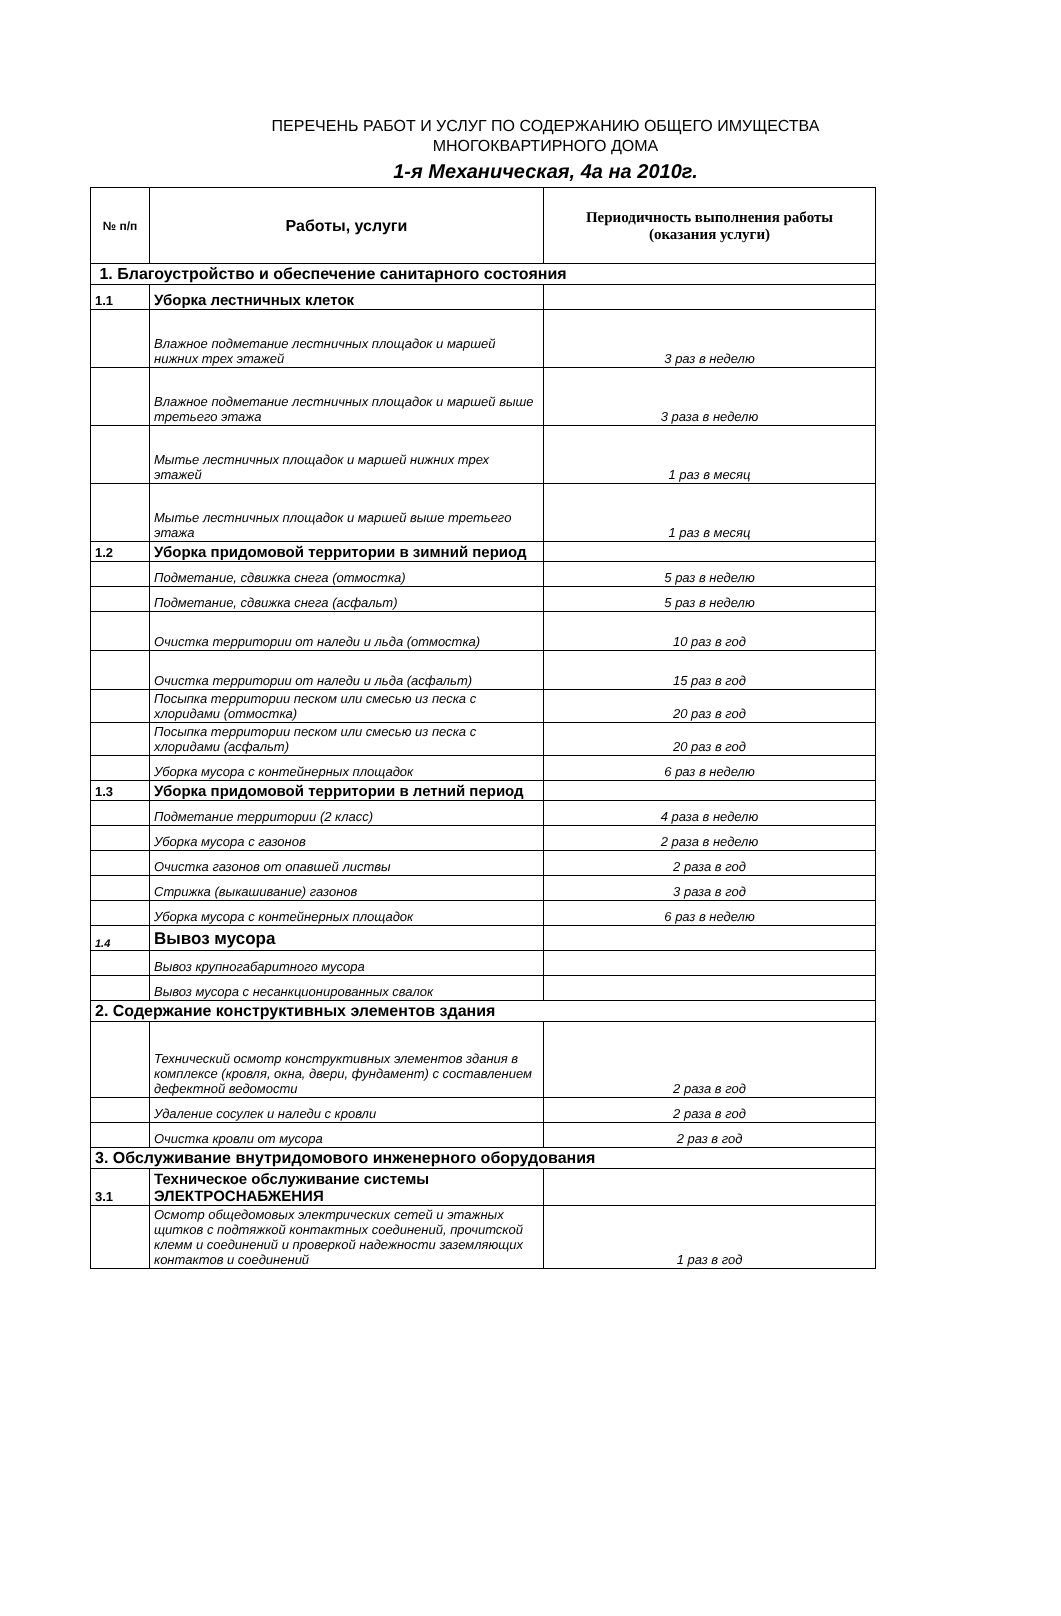ПЕРЕЧЕНЬ РАБОТ И УСЛУГ ПО СОДЕРЖАНИЮ ОБЩЕГО ИМУЩЕСТВА
МНОГОКВАРТИРНОГО ДОМА
1-я Механическая, 4а на 2010г.
| № п/п | Работы, услуги | Периодичность выполнения работы (оказания услуги) |
| --- | --- | --- |
| 1. Благоустройство и обеспечение санитарного состояния | | |
| 1.1 | Уборка лестничных клеток | |
| | Влажное подметание лестничных площадок и маршей нижних трех этажей | 3 раз в неделю |
| | Влажное подметание лестничных площадок и маршей выше третьего этажа | 3 раза в неделю |
| | Мытье лестничных площадок и маршей нижних трех этажей | 1 раз в месяц |
| | Мытье лестничных площадок и маршей выше третьего этажа | 1 раз в месяц |
| 1.2 | Уборка придомовой территории в зимний период | |
| | Подметание, сдвижка снега (отмостка) | 5 раз в неделю |
| | Подметание, сдвижка снега (асфальт) | 5 раз в неделю |
| | Очистка территории от наледи и льда (отмостка) | 10 раз в год |
| | Очистка территории от наледи и льда (асфальт) | 15 раз в год |
| | Посыпка территории песком или смесью из песка с хлоридами (отмостка) | 20 раз в год |
| | Посыпка территории песком или смесью из песка с хлоридами (асфальт) | 20 раз в год |
| | Уборка мусора с контейнерных площадок | 6 раз в неделю |
| 1.3 | Уборка придомовой территории в летний период | |
| | Подметание территории (2 класс) | 4 раза в неделю |
| | Уборка мусора с газонов | 2 раза в неделю |
| | Очистка газонов от опавшей листвы | 2 раза в год |
| | Стрижка (выкашивание) газонов | 3 раза в год |
| | Уборка мусора с контейнерных площадок | 6 раз в неделю |
| 1.4 | Вывоз мусора | |
| | Вывоз крупногабаритного мусора | |
| | Вывоз мусора с несанкционированных свалок | |
| 2. Содержание конструктивных элементов здания | | |
| | Технический осмотр конструктивных элементов здания в комплексе (кровля, окна, двери, фундамент) с составлением дефектной ведомости | 2 раза в год |
| | Удаление сосулек и наледи с кровли | 2 раза в год |
| | Очистка кровли от мусора | 2 раз в год |
| 3. Обслуживание внутридомового инженерного оборудования | | |
| 3.1 | Техническое обслуживание системы ЭЛЕКТРОСНАБЖЕНИЯ | |
| | Осмотр общедомовых электрических сетей и этажных щитков с подтяжкой контактных соединений, прочитской клемм и соединений и проверкой надежности заземляющих контактов и соединений | 1 раз в год |